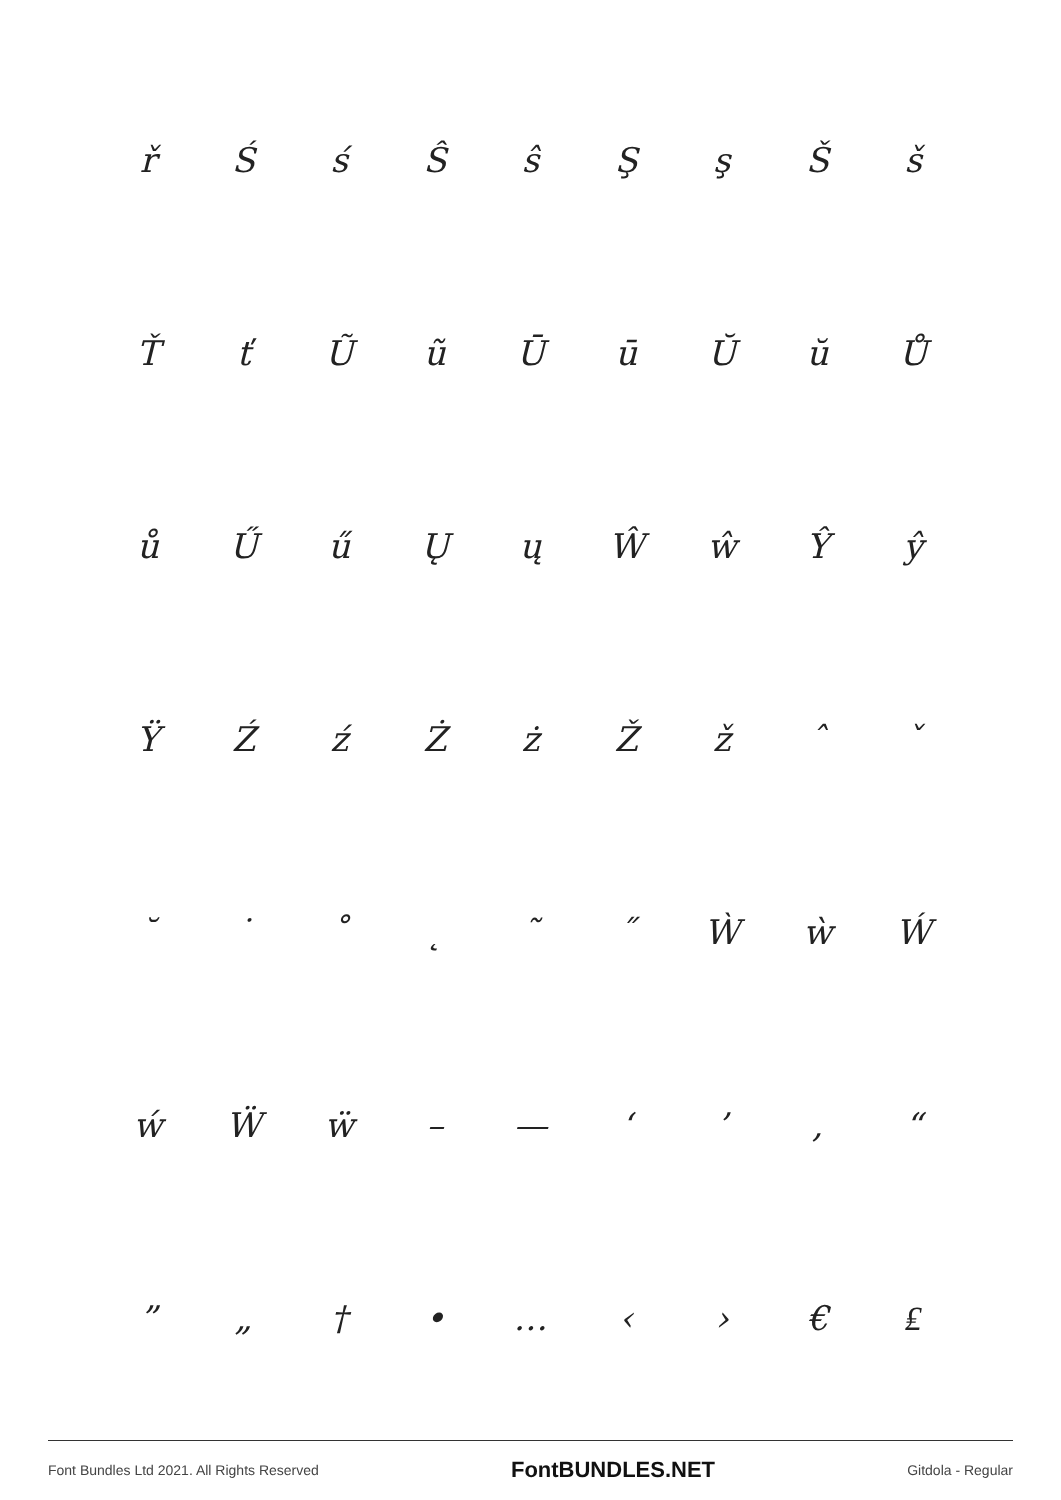ř
Ś
ś
Ŝ
ŝ
Ş
ş
Š
š
Ť
ť
Ũ
ũ
Ū
ū
Ŭ
ŭ
Ů
ů
Ű
ű
Ų
ų
Ŵ
ŵ
Ŷ
ŷ
Ÿ
Ź
ź
Ż
ż
Ž
ž
ˆ
ˇ
˘
˙
˚
˛
˜
˝
Ẁ
ẁ
Ẃ
ẃ
Ẅ
ẅ
–
—
‘
’
‚
“
”
„
†
•
…
‹
›
€
₤
Font Bundles Ltd 2021. All Rights Reserved FontBUNDLES.NET Gitdola - Regular